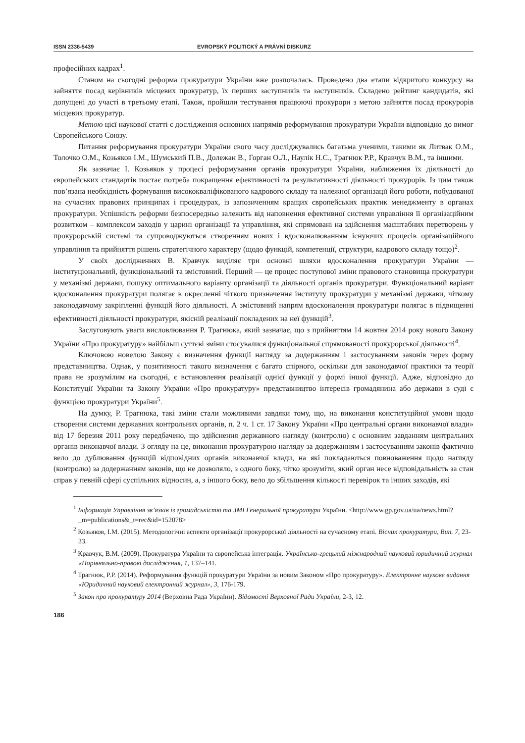ISSN 2336-5439 EVROPSKÝ POLITICKÝ A PRÁVNÍ DISKURZ
професійних кадрах<sup>1</sup>.
Станом на сьогодні реформа прокуратури України вже розпочалась. Проведено два етапи відкритого конкурсу на зайняття посад керівників місцевих прокуратур, їх перших заступників та заступників. Складено рейтинг кандидатів, які допущені до участі в третьому етапі. Також, пройшли тестування працюючі прокурори з метою зайняття посад прокурорів місцевих прокуратур.
Метою цієї наукової статті є дослідження основних напрямів реформування прокуратури України відповідно до вимог Європейського Союзу.
Питання реформування прокуратури України свого часу досліджувались багатьма ученими, такими як Литвак О.М., Толочко О.М., Козьяков І.М., Шумський П.В., Долежан В., Горган О.Л., Наулік Н.С., Трагнюк Р.Р., Кравчук В.М., та іншими.
Як зазначає І. Козьяков у процесі реформування органів прокуратури України, наближення їх діяльності до європейських стандартів постає потреба покращення ефективності та результативності діяльності прокурорів. Із цим також пов’язана необхідність формування висококваліфікованого кадрового складу та належної організації його роботи, побудованої на сучасних правових принципах і процедурах, із запозиченням кращих європейських практик менеджменту в органах прокуратури. Успішність реформи безпосередньо залежить від наповнення ефективної системи управління її організаційним розвитком – комплексом заходів у царині організації та управління, які спрямовані на здійснення масштабних перетворень у прокурорській системі та супроводжуються створенням нових і вдосконалюванням існуючих процесів організаційного управління та прийняття рішень стратегічного характеру (щодо функцій, компетенції, структури, кадрового складу тощо)<sup>2</sup>.
У своїх дослідженнях В. Кравчук виділяє три основні шляхи вдосконалення прокуратури України — інституціональний, функціональний та змістовний. Перший — це процес поступової зміни правового становища прокуратури у механізмі держави, пошуку оптимального варіанту організації та діяльності органів прокуратури. Функціональний варіант вдосконалення прокуратури полягає в окресленні чіткого призначення інституту прокуратури у механізмі держави, чіткому законодавчому закріпленні функцій його діяльності. А змістовний напрям вдосконалення прокуратури полягає в підвищенні ефективності діяльності прокуратури, якісній реалізації покладених на неї функцій<sup>3</sup>.
Заслуговують уваги висловлювання Р. Трагнюка, який зазначає, що з прийняттям 14 жовтня 2014 року нового Закону України «Про прокуратуру» найбільш суттєві зміни стосувалися функціональної спрямованості прокурорської діяльності<sup>4</sup>.
Ключовою новелою Закону є визначення функції нагляду за додержанням і застосуванням законів через форму представництва. Однак, у позитивності такого визначення є багато спірного, оскільки для законодавчої практики та теорії права не зрозумілим на сьогодні, є встановлення реалізації однієї функції у формі іншої функції. Адже, відповідно до Конституції України та Закону України «Про прокуратуру» представництво інтересів громадянина або держави в суді є функцією прокуратури України<sup>5</sup>.
На думку, Р. Трагнюка, такі зміни стали можливими завдяки тому, що, на виконання конституційної умови щодо створення системи державних контрольних органів, п. 2 ч. 1 ст. 17 Закону України «Про центральні органи виконавчої влади» від 17 березня 2011 року передбачено, що здійснення державного нагляду (контролю) є основним завданням центральних органів виконавчої влади. З огляду на це, виконання прокуратурою нагляду за додержанням і застосуванням законів фактично вело до дублювання функцій відповідних органів виконавчої влади, на які покладаються повноваження щодо нагляду (контролю) за додержанням законів, що не дозволяло, з одного боку, чітко зрозуміти, який орган несе відповідальність за стан справ у певній сфері суспільних відносин, а, з іншого боку, вело до збільшення кількості перевірок та інших заходів, які
<sup>1</sup> Інформація Управління зв’язків із громадськістю та ЗМІ Генеральної прокуратури України. <http://www.gp.gov.ua/ua/news.html?_m=publications&_t=rec&id=152078>
<sup>2</sup> Козьяков, І.М. (2015). Методологічні аспекти організації прокурорської діяльності на сучасному етапі. Вісник прокуратури, Вип. 7, 23-33.
<sup>3</sup> Кравчук, В.М. (2009). Прокуратура України та європейська інтеграція. Українсько-грецький міжнародний науковий юридичний журнал «Порівняльно-правові дослідження, 1, 137–141.
<sup>4</sup> Трагнюк, Р.Р. (2014). Реформування функцій прокуратури України за новим Законом «Про прокуратуру». Електронне наукове видання «Юридичний науковий електронний журнал», 3, 176-179.
<sup>5</sup> Закон про прокуратуру 2014 (Верховна Рада України). Відомості Верховної Ради України, 2-3, 12.
186